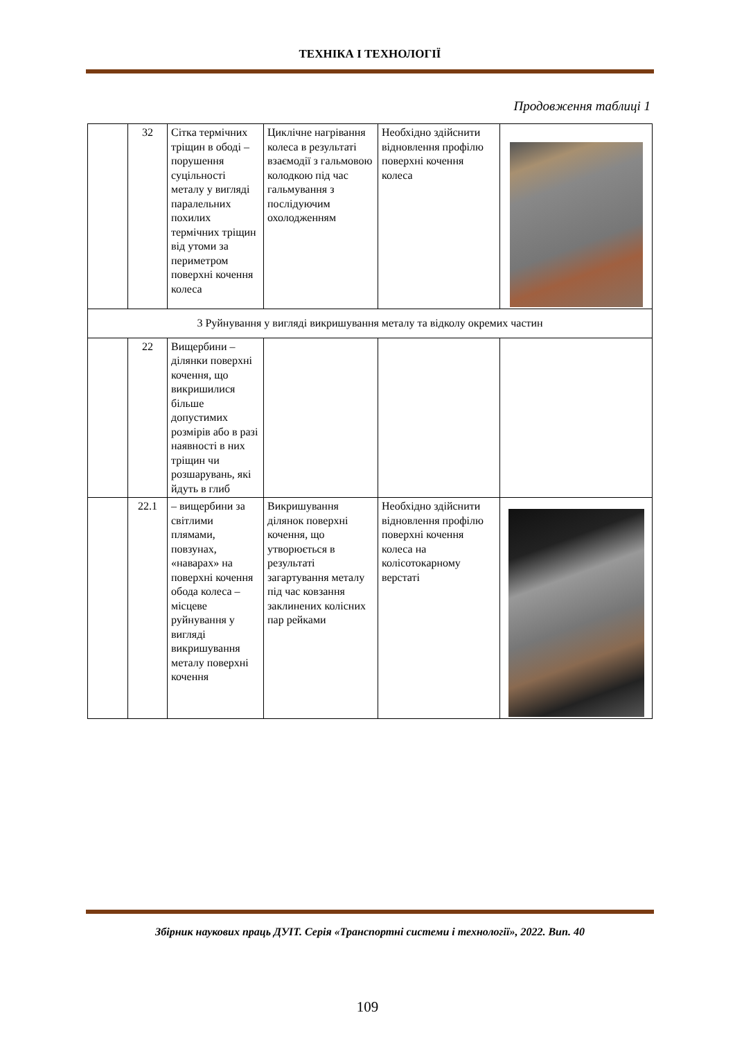ТЕХНІКА І ТЕХНОЛОГІЇ
Продовження таблиці 1
| | 32 | Сітка термічних тріщин в ободі – порушення суцільності металу у вигляді паралельних похилих термічних тріщин від утоми за периметром поверхні кочення колеса | Циклічне нагрівання колеса в результаті взаємодії з гальмовою колодкою під час гальмування з послідуючим охолодженням | Необхідно здійснити відновлення профілю поверхні кочення колеса | |
| 3 Руйнування у вигляді викришування металу та відколу окремих частин | | | | | |
| | 22 | Вищербини – ділянки поверхні кочення, що викришилися більше допустимих розмірів або в разі наявності в них тріщин чи розшарувань, які йдуть в глиб | | | |
| | 22.1 | – вищербини за світлими плямами, повзунах, «наварах» на поверхні кочення обода колеса – місцеве руйнування у вигляді викришування металу поверхні кочення | Викришування ділянок поверхні кочення, що утворюється в результаті загартування металу під час ковзання заклинених колісних пар рейками | Необхідно здійснити відновлення профілю поверхні кочення колеса на колісотокарному верстаті | |
Збірник наукових праць ДУІТ. Серія «Транспортні системи і технології», 2022. Вип. 40
109